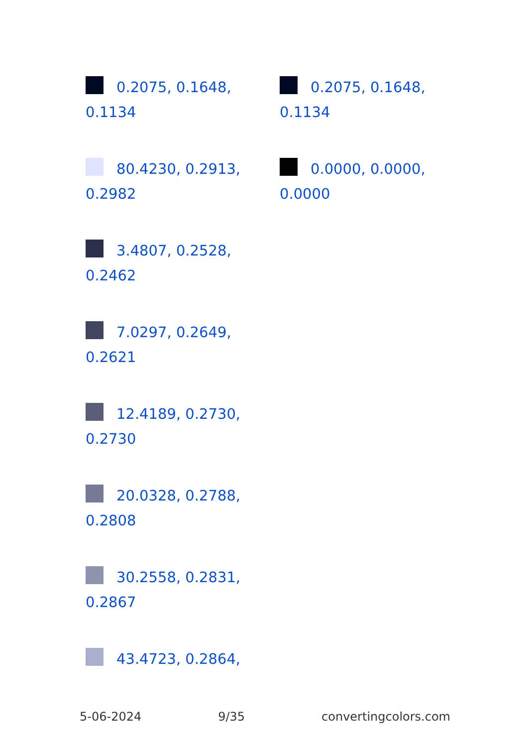0.2075, 0.1648, 0.1134 0.2075, 0.1648, 0.1134
80.4230, 0.2913, 0.2982
0.0000, 0.0000, 0.0000
3.4807, 0.2528, 0.2462
7.0297, 0.2649, 0.2621
12.4189, 0.2730, 0.2730
20.0328, 0.2788, 0.2808
30.2558, 0.2831, 0.2867
43.4723, 0.2864,
5-06-2024 9/35 convertingcolors.com